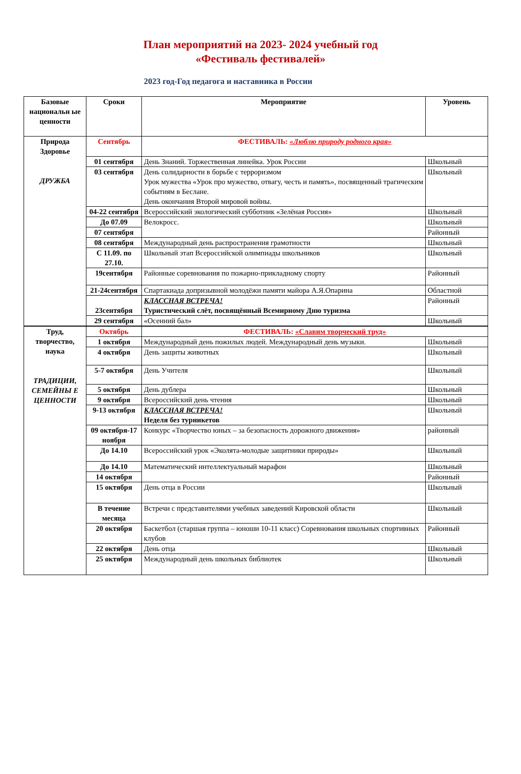План мероприятий на 2023- 2024 учебный год
«Фестиваль фестивалей»
2023 год-Год педагога и наставника в России
| Базовые национальн ые ценности | Сроки | Мероприятие | Уровень |
| --- | --- | --- | --- |
| Природа Здоровье ДРУЖБА | Сентябрь | ФЕСТИВАЛЬ: «Люблю природу родного края» | |
| | 01 сентября | День Знаний. Торжественная линейка. Урок России | Школьный |
| | 03 сентября | День солидарности в борьбе с терроризмом Урок мужества «Урок про мужество, отвагу, честь и память», посвященный трагическим событиям в Беслане. День окончания Второй мировой войны. | Школьный |
| | 04-22 сентября | Всероссийский экологический субботник «Зелёная Россия» | Школьный |
| | До 07.09 | Велокросс. | Школьный |
| | 07 сентября | | Районный |
| | 08 сентября | Международный день распространения грамотности | Школьный |
| | С 11.09. по 27.10. | Школьный этап Всероссийской олимпиады школьников | Школьный |
| | 19сентября | Районные соревнования по пожарно-прикладному спорту | Районный |
| | 21-24сентября | Спартакиада допризывной молодёжи памяти майора А.Я.Опарина | Областной |
| | 23сентября | КЛАССНАЯ ВСТРЕЧА! Туристический слёт, посвящённый Всемирному Дню туризма | Районный |
| | 29 сентября | «Осенний бал» | Школьный |
| Труд, творчество, наука ТРАДИЦИИ, СЕМЕЙНЫ Е ЦЕННОСТИ | Октябрь | ФЕСТИВАЛЬ: «Славим творческий труд» | |
| | 1 октября | Международный день пожилых людей. Международный день музыки. | Школьный |
| | 4 октября | День защиты животных | Школьный |
| | 5-7 октября | День Учителя | Школьный |
| | 5 октября | День дублера | Школьный |
| | 9 октября | Всероссийский день чтения | Школьный |
| | 9-13 октября | КЛАССНАЯ ВСТРЕЧА! Неделя без турникетов | Школьный |
| | 09 октября-17 ноября | Конкурс «Творчество юных – за безопасность дорожного движения» | районный |
| | До 14.10 | Всероссийский урок «Эколята-молодые защитники природы» | Школьный |
| | До 14.10 | Математический интеллектуальный марафон | Школьный |
| | 14 октября | | Районный |
| | 15 октября | День отца в России | Школьный |
| | В течение месяца | Встречи с представителями учебных заведений Кировской области | Школьный |
| | 20 октября | Баскетбол (старшая группа – юноши 10-11 класс) Соревнования школьных спортивных клубов | Районный |
| | 22 октября | День отца | Школьный |
| | 25 октября | Международный день школьных библиотек | Школьный |